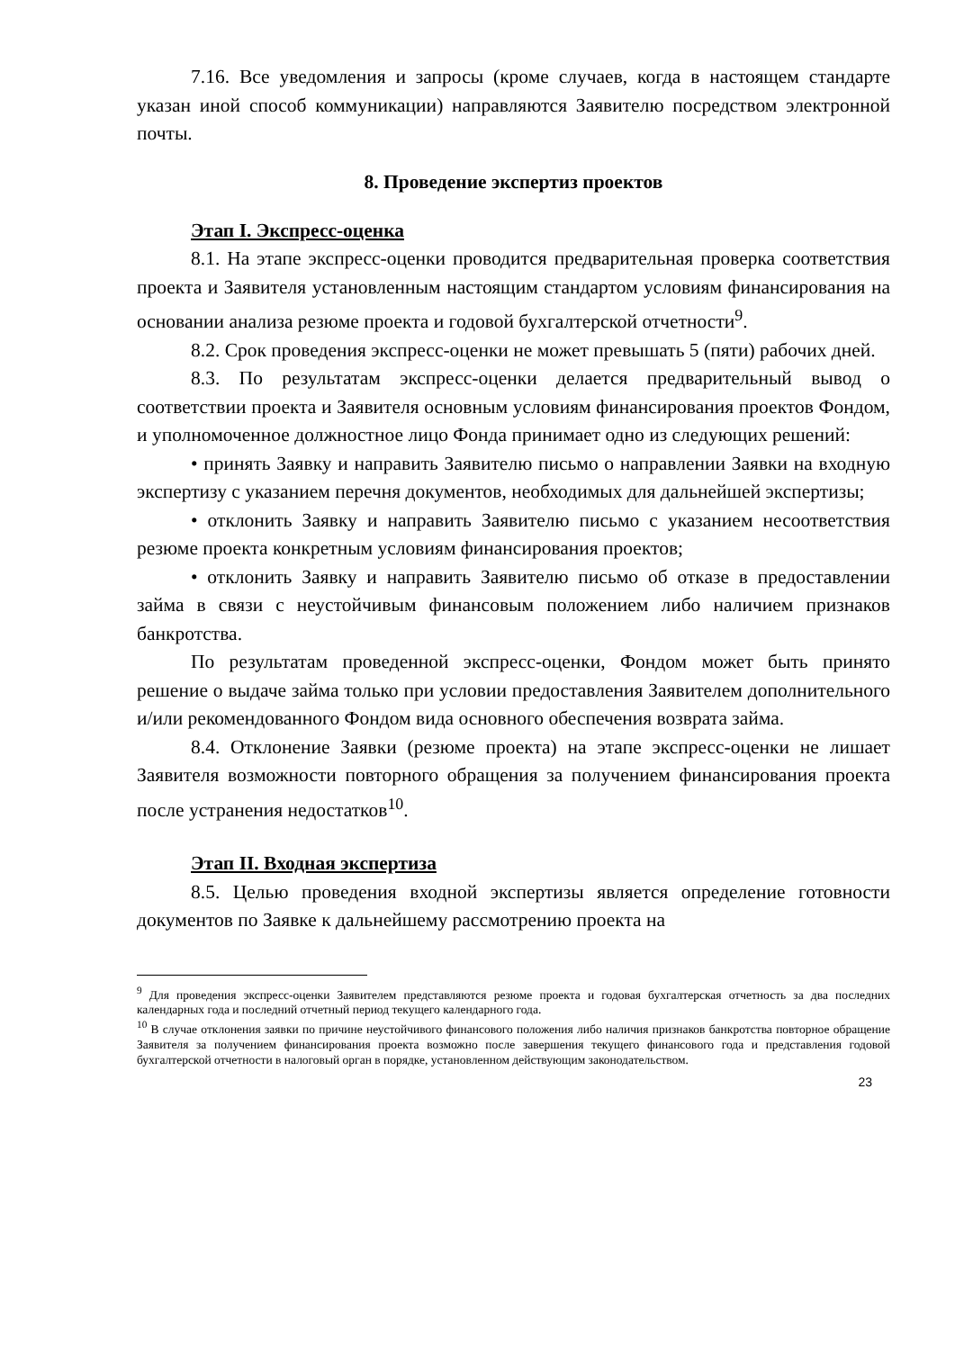7.16. Все уведомления и запросы (кроме случаев, когда в настоящем стандарте указан иной способ коммуникации) направляются Заявителю посредством электронной почты.
8. Проведение экспертиз проектов
Этап I. Экспресс-оценка
8.1. На этапе экспресс-оценки проводится предварительная проверка соответствия проекта и Заявителя установленным настоящим стандартом условиям финансирования на основании анализа резюме проекта и годовой бухгалтерской отчетности<sup>9</sup>.
8.2. Срок проведения экспресс-оценки не может превышать 5 (пяти) рабочих дней.
8.3. По результатам экспресс-оценки делается предварительный вывод о соответствии проекта и Заявителя основным условиям финансирования проектов Фондом, и уполномоченное должностное лицо Фонда принимает одно из следующих решений:
• принять Заявку и направить Заявителю письмо о направлении Заявки на входную экспертизу с указанием перечня документов, необходимых для дальнейшей экспертизы;
• отклонить Заявку и направить Заявителю письмо с указанием несоответствия резюме проекта конкретным условиям финансирования проектов;
• отклонить Заявку и направить Заявителю письмо об отказе в предоставлении займа в связи с неустойчивым финансовым положением либо наличием признаков банкротства.
По результатам проведенной экспресс-оценки, Фондом может быть принято решение о выдаче займа только при условии предоставления Заявителем дополнительного и/или рекомендованного Фондом вида основного обеспечения возврата займа.
8.4. Отклонение Заявки (резюме проекта) на этапе экспресс-оценки не лишает Заявителя возможности повторного обращения за получением финансирования проекта после устранения недостатков<sup>10</sup>.
Этап II. Входная экспертиза
8.5. Целью проведения входной экспертизы является определение готовности документов по Заявке к дальнейшему рассмотрению проекта на
<sup>9</sup> Для проведения экспресс-оценки Заявителем представляются резюме проекта и годовая бухгалтерская отчетность за два последних календарных года и последний отчетный период текущего календарного года.
<sup>10</sup> В случае отклонения заявки по причине неустойчивого финансового положения либо наличия признаков банкротства повторное обращение Заявителя за получением финансирования проекта возможно после завершения текущего финансового года и представления годовой бухгалтерской отчетности в налоговый орган в порядке, установленном действующим законодательством.
23